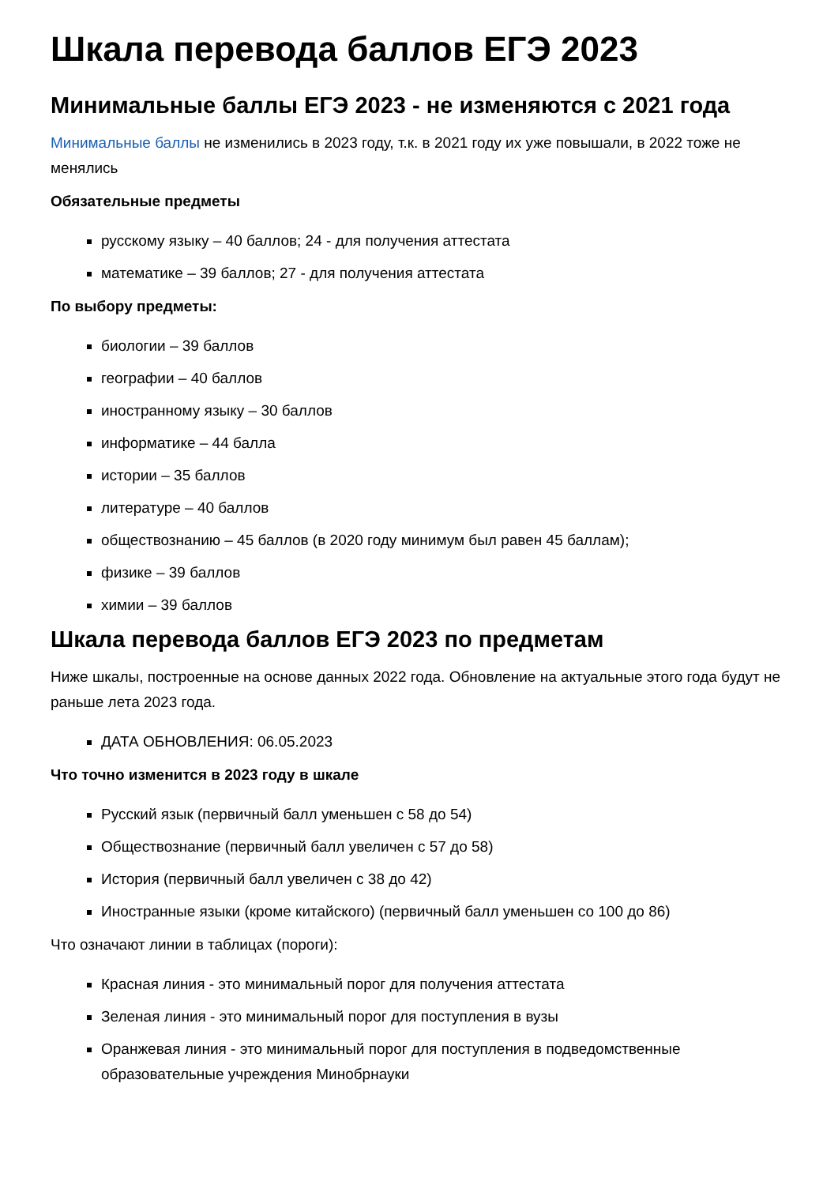Шкала перевода баллов ЕГЭ 2023
Минимальные баллы ЕГЭ 2023 - не изменяются с 2021 года
Минимальные баллы не изменились в 2023 году, т.к. в 2021 году их уже повышали, в 2022 тоже не менялись
Обязательные предметы
русскому языку – 40 баллов; 24 - для получения аттестата
математике – 39 баллов; 27 - для получения аттестата
По выбору предметы:
биологии – 39 баллов
географии – 40 баллов
иностранному языку – 30 баллов
информатике – 44 балла
истории – 35 баллов
литературе – 40 баллов
обществознанию – 45 баллов (в 2020 году минимум был равен 45 баллам);
физике – 39 баллов
химии – 39 баллов
Шкала перевода баллов ЕГЭ 2023 по предметам
Ниже шкалы, построенные на основе данных 2022 года. Обновление на актуальные этого года будут не раньше лета 2023 года.
ДАТА ОБНОВЛЕНИЯ: 06.05.2023
Что точно изменится в 2023 году в шкале
Русский язык (первичный балл уменьшен с 58 до 54)
Обществознание (первичный балл увеличен с 57 до 58)
История (первичный балл увеличен с 38 до 42)
Иностранные языки (кроме китайского) (первичный балл уменьшен со 100 до 86)
Что означают линии в таблицах (пороги):
Красная линия - это минимальный порог для получения аттестата
Зеленая линия - это минимальный порог для поступления в вузы
Оранжевая линия - это минимальный порог для поступления в подведомственные образовательные учреждения Минобрнауки